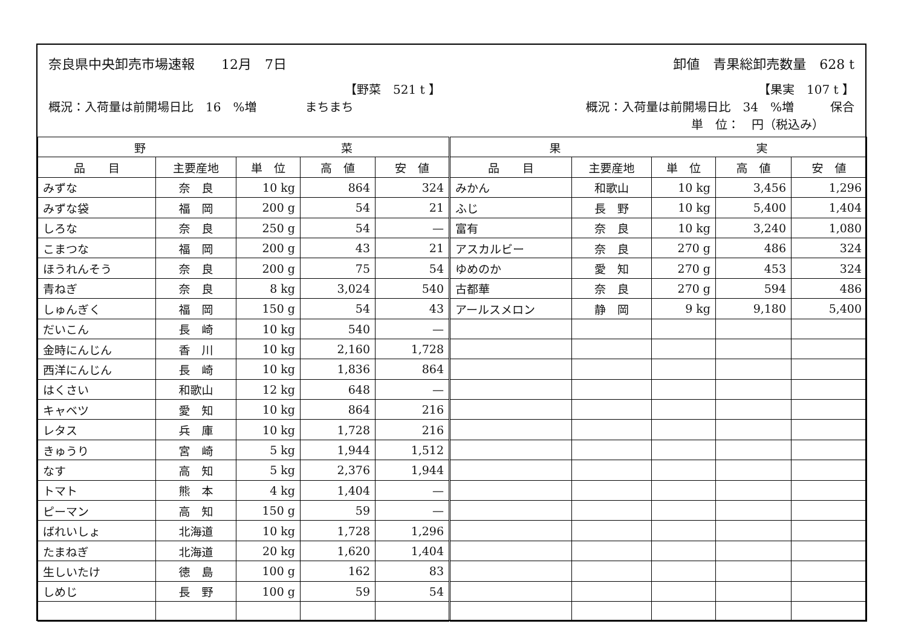奈良県中央卸売市場速報　　12月　7日 卸値　青果総卸売数量　628 t
【野菜　521 t 】 【果実　107 t 】
概況：入荷量は前開場日比　16　%増　　　　まちまち 概況：入荷量は前開場日比　34　%増　　　保合
単　位：　円（税込み）
| 野 菜 | | | | | 果 実 | | | | |
| --- | --- | --- | --- | --- | --- | --- | --- | --- | --- |
| 品 目 | 主要産地 | 単 位 | 高 値 | 安 値 | 品 目 | 主要産地 | 単 位 | 高 値 | 安 値 |
| みずな | 奈 良 | 10 kg | 864 | 324 | みかん | 和歌山 | 10 kg | 3,456 | 1,296 |
| みずな袋 | 福 岡 | 200 g | 54 | 21 | ふじ | 長 野 | 10 kg | 5,400 | 1,404 |
| しろな | 奈 良 | 250 g | 54 | — | 富有 | 奈 良 | 10 kg | 3,240 | 1,080 |
| こまつな | 福 岡 | 200 g | 43 | 21 | アスカルビー | 奈 良 | 270 g | 486 | 324 |
| ほうれんそう | 奈 良 | 200 g | 75 | 54 | ゆめのか | 愛 知 | 270 g | 453 | 324 |
| 青ねぎ | 奈 良 | 8 kg | 3,024 | 540 | 古都華 | 奈 良 | 270 g | 594 | 486 |
| しゅんぎく | 福 岡 | 150 g | 54 | 43 | アールスメロン | 静 岡 | 9 kg | 9,180 | 5,400 |
| だいこん | 長 崎 | 10 kg | 540 | — | | | | | |
| 金時にんじん | 香 川 | 10 kg | 2,160 | 1,728 | | | | | |
| 西洋にんじん | 長 崎 | 10 kg | 1,836 | 864 | | | | | |
| はくさい | 和歌山 | 12 kg | 648 | — | | | | | |
| キャベツ | 愛 知 | 10 kg | 864 | 216 | | | | | |
| レタス | 兵 庫 | 10 kg | 1,728 | 216 | | | | | |
| きゅうり | 宮 崎 | 5 kg | 1,944 | 1,512 | | | | | |
| なす | 高 知 | 5 kg | 2,376 | 1,944 | | | | | |
| トマト | 熊 本 | 4 kg | 1,404 | — | | | | | |
| ピーマン | 高 知 | 150 g | 59 | — | | | | | |
| ばれいしょ | 北海道 | 10 kg | 1,728 | 1,296 | | | | | |
| たまねぎ | 北海道 | 20 kg | 1,620 | 1,404 | | | | | |
| 生しいたけ | 徳 島 | 100 g | 162 | 83 | | | | | |
| しめじ | 長 野 | 100 g | 59 | 54 | | | | | |